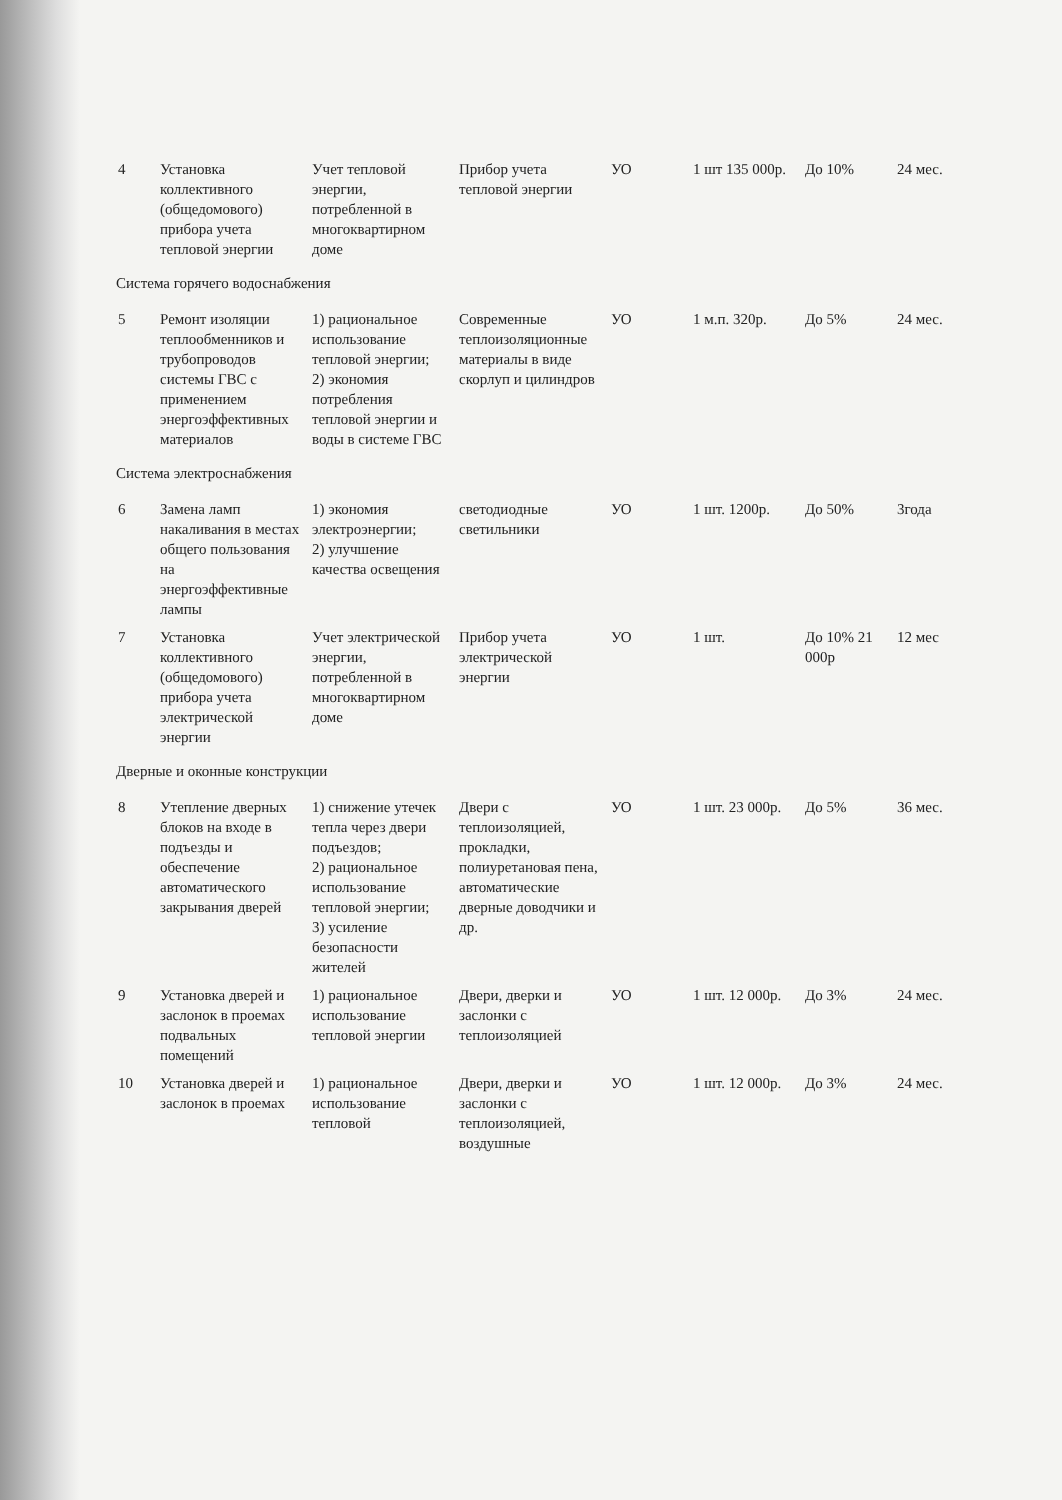| 4 | Установка коллективного (общедомового) прибора учета тепловой энергии | Учет тепловой энергии, потребленной в многоквартирном доме | Прибор учета тепловой энергии | УО | 1 шт 135 000р. | До 10% | 24 мес. |
| Система горячего водоснабжения | | | | | | | |
| 5 | Ремонт изоляции теплообменников и трубопроводов системы ГВС с применением энергоэффективных материалов | 1) рациональное использование тепловой энергии; 2) экономия потребления тепловой энергии и воды в системе ГВС | Современные теплоизоляционные материалы в виде скорлуп и цилиндров | УО | 1 м.п. 320р. | До 5% | 24 мес. |
| Система электроснабжения | | | | | | | |
| 6 | Замена ламп накаливания в местах общего пользования на энергоэффективные лампы | 1) экономия электроэнергии; 2) улучшение качества освещения | светодиодные светильники | УО | 1 шт. 1200р. | До 50% | 3года |
| 7 | Установка коллективного (общедомового) прибора учета электрической энергии | Учет электрической энергии, потребленной в многоквартирном доме | Прибор учета электрической энергии | УО | 1 шт. | До 10% 21 000р | 12 мес |
| Дверные и оконные конструкции | | | | | | | |
| 8 | Утепление дверных блоков на входе в подъезды и обеспечение автоматического закрывания дверей | 1) снижение утечек тепла через двери подъездов; 2) рациональное использование тепловой энергии; 3) усиление безопасности жителей | Двери с теплоизоляцией, прокладки, полиуретановая пена, автоматические дверные доводчики и др. | УО | 1 шт. 23 000р. | До 5% | 36 мес. |
| 9 | Установка дверей и заслонок в проемах подвальных помещений | 1) рациональное использование тепловой энергии | Двери, дверки и заслонки с теплоизоляцией | УО | 1 шт. 12 000р. | До 3% | 24 мес. |
| 10 | Установка дверей и заслонок в проемах | 1) рациональное использование тепловой | Двери, дверки и заслонки с теплоизоляцией, воздушные | УО | 1 шт. 12 000р. | До 3% | 24 мес. |